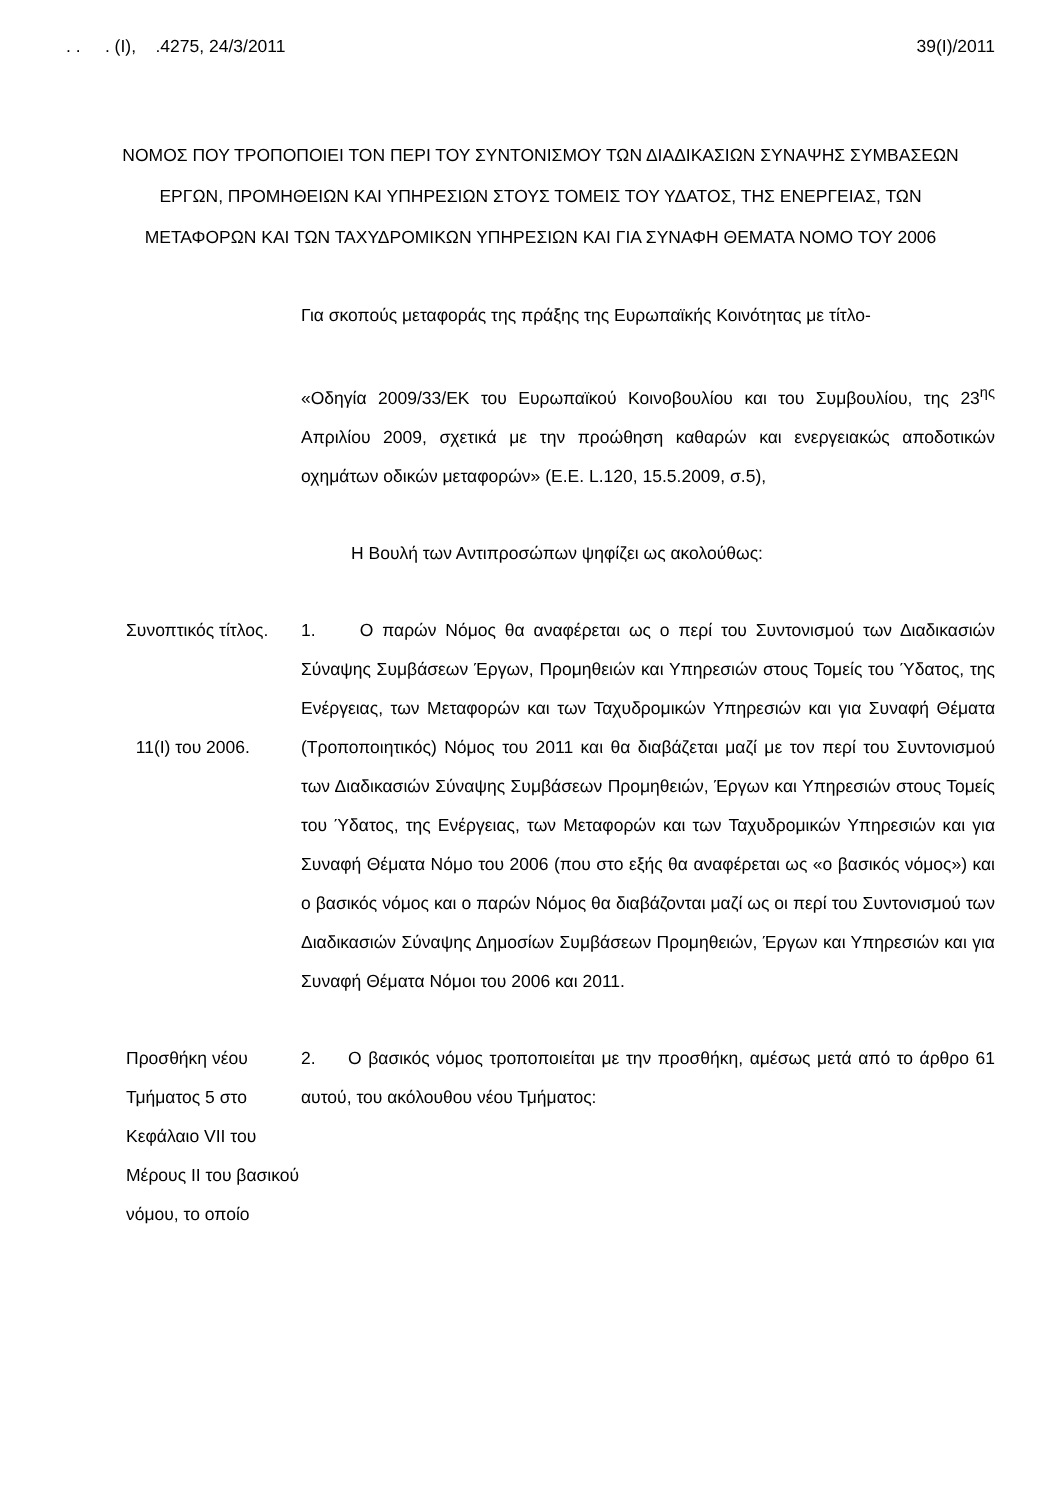. . . (Ι), .4275, 24/3/2011 39(Ι)/2011
ΝΟΜΟΣ ΠΟΥ ΤΡΟΠΟΠΟΙΕΙ ΤΟΝ ΠΕΡΙ ΤΟΥ ΣΥΝΤΟΝΙΣΜΟΥ ΤΩΝ ΔΙΑΔΙΚΑΣΙΩΝ ΣΥΝΑΨΗΣ ΣΥΜΒΑΣΕΩΝ ΕΡΓΩΝ, ΠΡΟΜΗΘΕΙΩΝ ΚΑΙ ΥΠΗΡΕΣΙΩΝ ΣΤΟΥΣ ΤΟΜΕΙΣ ΤΟΥ ΥΔΑΤΟΣ, ΤΗΣ ΕΝΕΡΓΕΙΑΣ, ΤΩΝ ΜΕΤΑΦΟΡΩΝ ΚΑΙ ΤΩΝ ΤΑΧΥΔΡΟΜΙΚΩΝ ΥΠΗΡΕΣΙΩΝ ΚΑΙ ΓΙΑ ΣΥΝΑΦΗ ΘΕΜΑΤΑ ΝΟΜΟ ΤΟΥ 2006
Για σκοπούς μεταφοράς της πράξης της Ευρωπαϊκής Κοινότητας με τίτλο-
«Οδηγία 2009/33/ΕΚ του Ευρωπαϊκού Κοινοβουλίου και του Συμβουλίου, της 23<sup>ης</sup> Απριλίου 2009, σχετικά με την προώθηση καθαρών και ενεργειακώς αποδοτικών οχημάτων οδικών μεταφορών» (Ε.Ε. L.120, 15.5.2009, σ.5),
Η Βουλή των Αντιπροσώπων ψηφίζει ως ακολούθως:
Συνοπτικός τίτλος.
11(Ι) του 2006.
1. Ο παρών Νόμος θα αναφέρεται ως ο περί του Συντονισμού των Διαδικασιών Σύναψης Συμβάσεων Έργων, Προμηθειών και Υπηρεσιών στους Τομείς του Ύδατος, της Ενέργειας, των Μεταφορών και των Ταχυδρομικών Υπηρεσιών και για Συναφή Θέματα (Τροποποιητικός) Νόμος του 2011 και θα διαβάζεται μαζί με τον περί του Συντονισμού των Διαδικασιών Σύναψης Συμβάσεων Προμηθειών, Έργων και Υπηρεσιών στους Τομείς του Ύδατος, της Ενέργειας, των Μεταφορών και των Ταχυδρομικών Υπηρεσιών και για Συναφή Θέματα Νόμο του 2006 (που στο εξής θα αναφέρεται ως «ο βασικός νόμος») και ο βασικός νόμος και ο παρών Νόμος θα διαβάζονται μαζί ως οι περί του Συντονισμού των Διαδικασιών Σύναψης Δημοσίων Συμβάσεων Προμηθειών, Έργων και Υπηρεσιών και για Συναφή Θέματα Νόμοι του 2006 και 2011.
Προσθήκη νέου Τμήματος 5 στο Κεφάλαιο VII του Μέρους ΙΙ του βασικού νόμου, το οποίο
2. Ο βασικός νόμος τροποποιείται με την προσθήκη, αμέσως μετά από το άρθρο 61 αυτού, του ακόλουθου νέου Τμήματος: